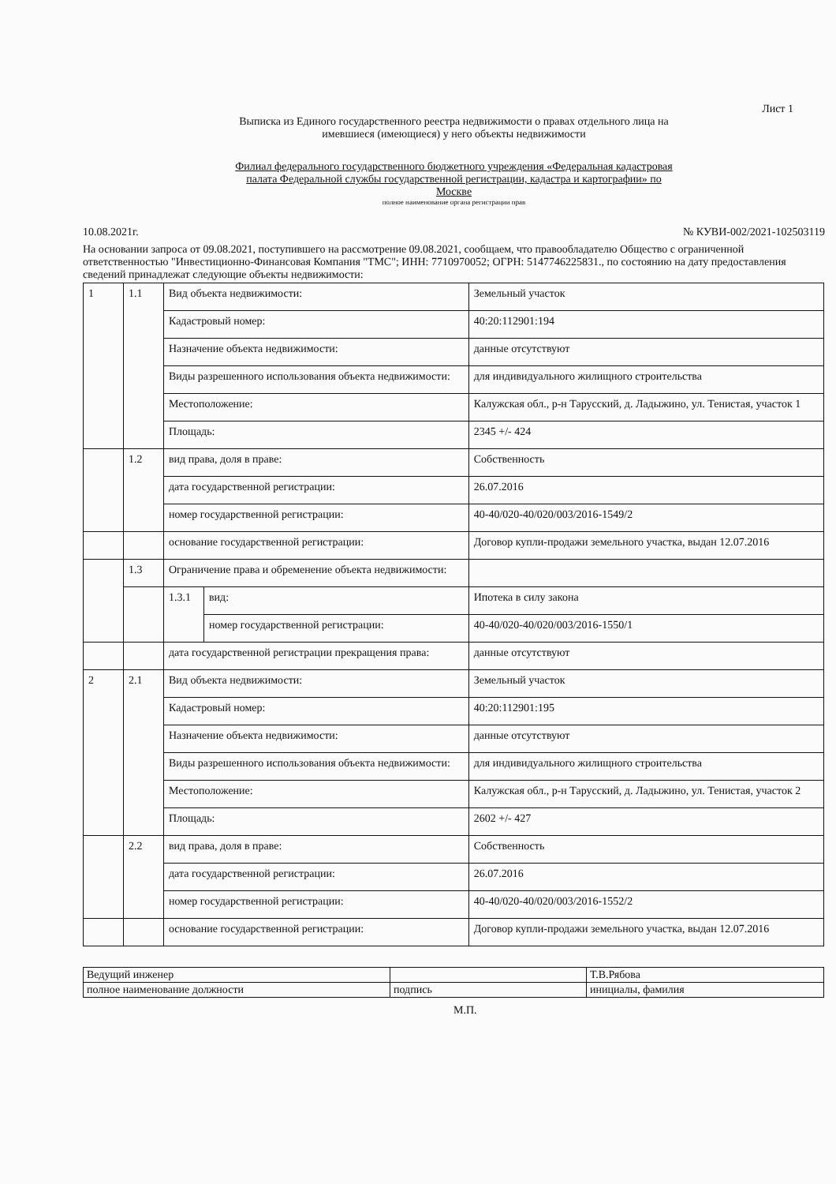Лист 1
Выписка из Единого государственного реестра недвижимости о правах отдельного лица на
имевшиеся (имеющиеся) у него объекты недвижимости
Филиал федерального государственного бюджетного учреждения «Федеральная кадастровая
палата Федеральной службы государственной регистрации, кадастра и картографии» по
Москве
полное наименование органа регистрации прав
10.08.2021г. № КУВИ-002/2021-102503119
На основании запроса от 09.08.2021, поступившего на рассмотрение 09.08.2021, сообщаем, что правообладателю Общество с ограниченной ответственностью "Инвестиционно-Финансовая Компания "ТМС"; ИНН: 7710970052; ОГРН: 5147746225831., по состоянию на дату предоставления сведений принадлежат следующие объекты недвижимости:
| 1 | 1.1 | Вид объекта недвижимости: | | Земельный участок |
| | | Кадастровый номер: | | 40:20:112901:194 |
| | | Назначение объекта недвижимости: | | данные отсутствуют |
| | | Виды разрешенного использования объекта недвижимости: | | для индивидуального жилищного строительства |
| | | Местоположение: | | Калужская обл., р-н Тарусский, д. Ладыжино, ул. Тенистая, участок 1 |
| | | Площадь: | | 2345 +/- 424 |
| | 1.2 | вид права, доля в праве: | | Собственность |
| | | дата государственной регистрации: | | 26.07.2016 |
| | | номер государственной регистрации: | | 40-40/020-40/020/003/2016-1549/2 |
| | | основание государственной регистрации: | | Договор купли-продажи земельного участка, выдан 12.07.2016 |
| | 1.3 | Ограничение права и обременение объекта недвижимости: | | |
| | | 1.3.1 | вид: | Ипотека в силу закона |
| | | | номер государственной регистрации: | 40-40/020-40/020/003/2016-1550/1 |
| | | дата государственной регистрации прекращения права: | | данные отсутствуют |
| 2 | 2.1 | Вид объекта недвижимости: | | Земельный участок |
| | | Кадастровый номер: | | 40:20:112901:195 |
| | | Назначение объекта недвижимости: | | данные отсутствуют |
| | | Виды разрешенного использования объекта недвижимости: | | для индивидуального жилищного строительства |
| | | Местоположение: | | Калужская обл., р-н Тарусский, д. Ладыжино, ул. Тенистая, участок 2 |
| | | Площадь: | | 2602 +/- 427 |
| | 2.2 | вид права, доля в праве: | | Собственность |
| | | дата государственной регистрации: | | 26.07.2016 |
| | | номер государственной регистрации: | | 40-40/020-40/020/003/2016-1552/2 |
| | | основание государственной регистрации: | | Договор купли-продажи земельного участка, выдан 12.07.2016 |
| Ведущий инженер | | Т.В.Рябова |
| полное наименование должности | подпись | инициалы, фамилия |
М.П.